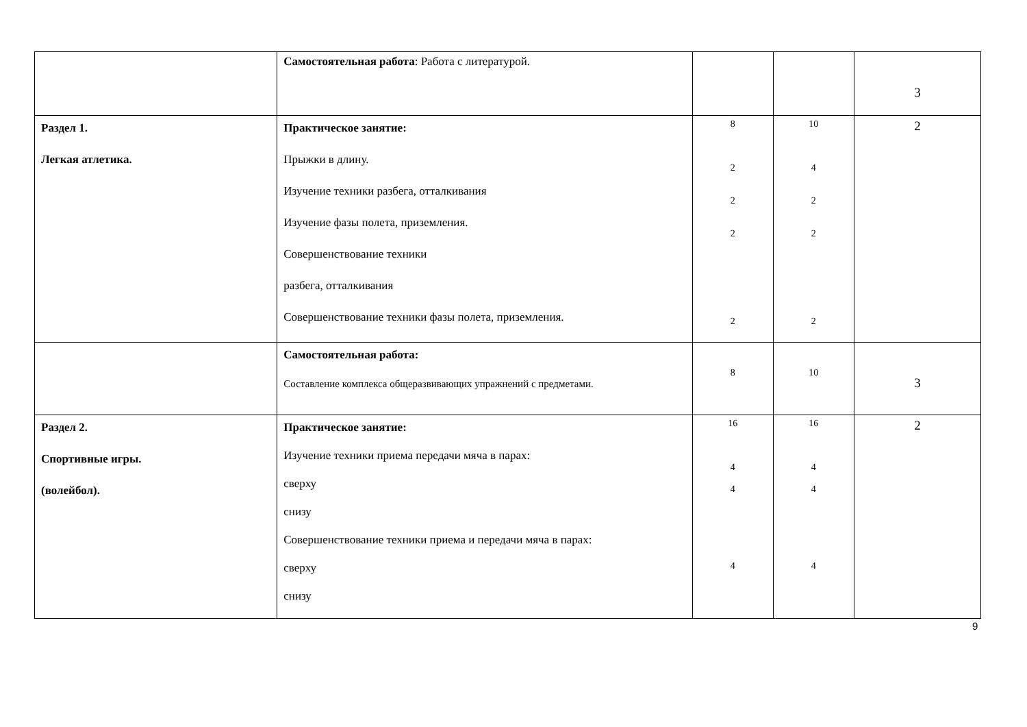| | Самостоятельная работа : Работа с литературой. | | | 3 |
| Раздел 1. Легкая атлетика. | Практическое занятие: Прыжки в длину. Изучение техники разбега, отталкивания Изучение фазы полета, приземления. Совершенствование техники разбега, отталкивания Совершенствование техники фазы полета, приземления. | 8 2 2 2 2 | 10 4 2 2 2 | 2 |
| | Самостоятельная работа: Составление комплекса общеразвивающих упражнений с предметами. | 8 | 10 | 3 |
| Раздел 2. Спортивные игры. (волейбол). | Практическое занятие: Изучение техники приема передачи мяча в парах: сверху снизу Совершенствование техники приема и передачи мяча в парах: сверху снизу | 16 4 4 4 | 16 4 4 4 | 2 |
9